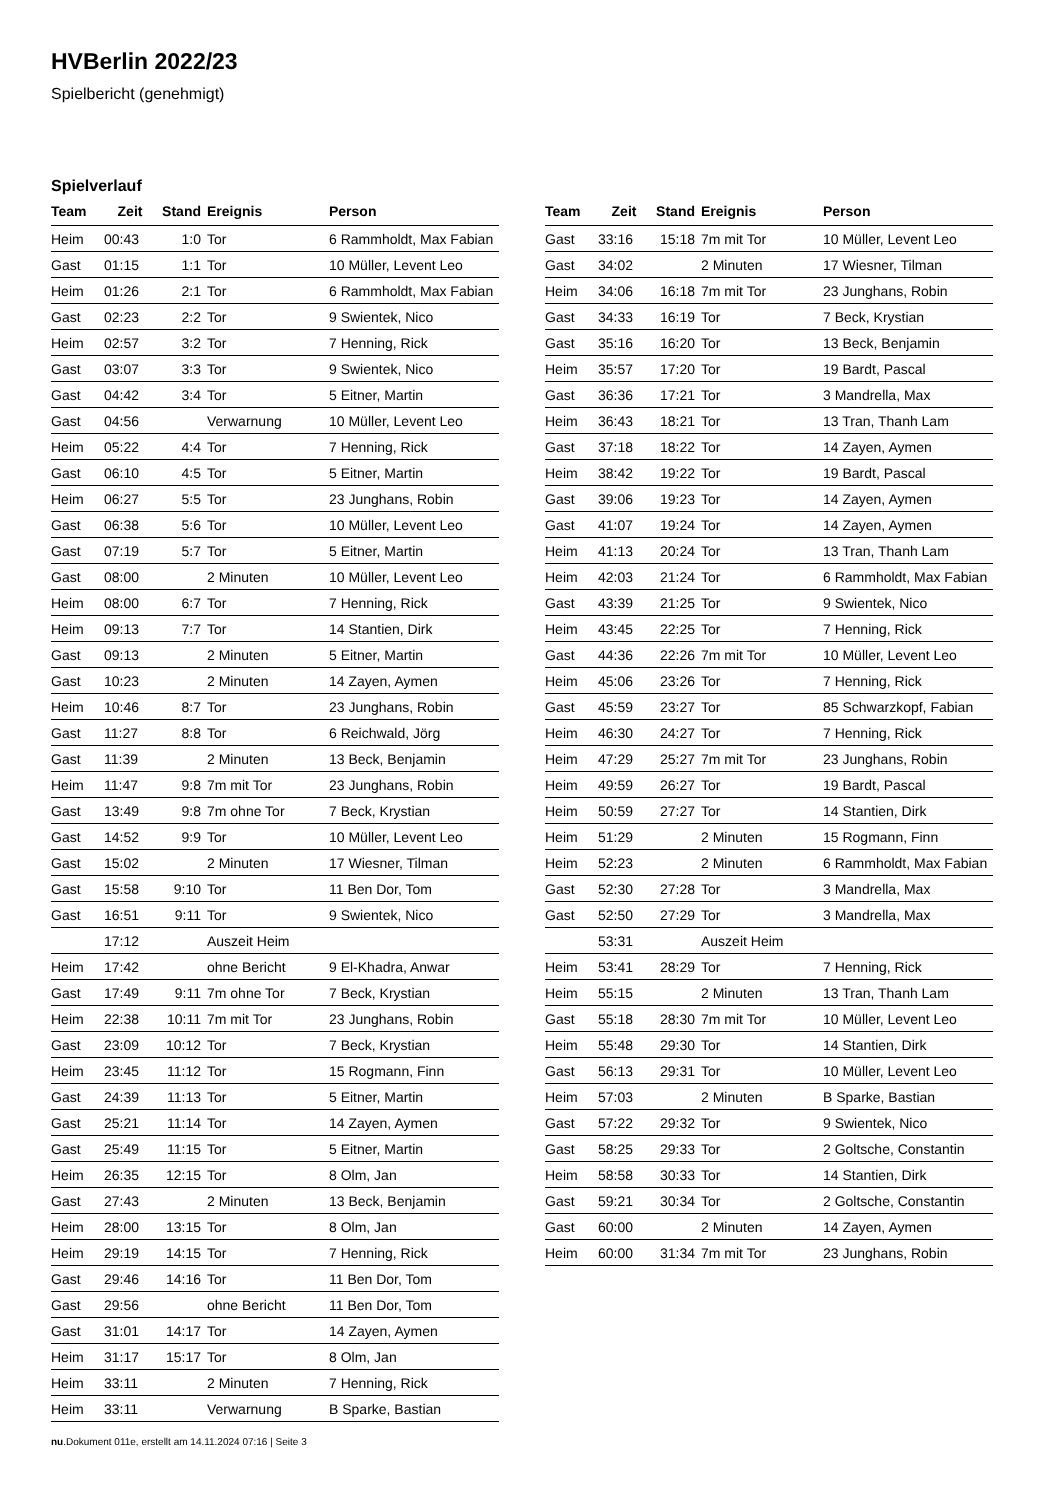HVBerlin 2022/23
Spielbericht (genehmigt)
Spielverlauf
| Team | Zeit | Stand | Ereignis | Person |
| --- | --- | --- | --- | --- |
| Heim | 00:43 | 1:0 | Tor | 6 Rammholdt, Max Fabian |
| Gast | 01:15 | 1:1 | Tor | 10 Müller, Levent Leo |
| Heim | 01:26 | 2:1 | Tor | 6 Rammholdt, Max Fabian |
| Gast | 02:23 | 2:2 | Tor | 9 Swientek, Nico |
| Heim | 02:57 | 3:2 | Tor | 7 Henning, Rick |
| Gast | 03:07 | 3:3 | Tor | 9 Swientek, Nico |
| Gast | 04:42 | 3:4 | Tor | 5 Eitner, Martin |
| Gast | 04:56 | | Verwarnung | 10 Müller, Levent Leo |
| Heim | 05:22 | 4:4 | Tor | 7 Henning, Rick |
| Gast | 06:10 | 4:5 | Tor | 5 Eitner, Martin |
| Heim | 06:27 | 5:5 | Tor | 23 Junghans, Robin |
| Gast | 06:38 | 5:6 | Tor | 10 Müller, Levent Leo |
| Gast | 07:19 | 5:7 | Tor | 5 Eitner, Martin |
| Gast | 08:00 | | 2 Minuten | 10 Müller, Levent Leo |
| Heim | 08:00 | 6:7 | Tor | 7 Henning, Rick |
| Heim | 09:13 | 7:7 | Tor | 14 Stantien, Dirk |
| Gast | 09:13 | | 2 Minuten | 5 Eitner, Martin |
| Gast | 10:23 | | 2 Minuten | 14 Zayen, Aymen |
| Heim | 10:46 | 8:7 | Tor | 23 Junghans, Robin |
| Gast | 11:27 | 8:8 | Tor | 6 Reichwald, Jörg |
| Gast | 11:39 | | 2 Minuten | 13 Beck, Benjamin |
| Heim | 11:47 | 9:8 | 7m mit Tor | 23 Junghans, Robin |
| Gast | 13:49 | 9:8 | 7m ohne Tor | 7 Beck, Krystian |
| Gast | 14:52 | 9:9 | Tor | 10 Müller, Levent Leo |
| Gast | 15:02 | | 2 Minuten | 17 Wiesner, Tilman |
| Gast | 15:58 | 9:10 | Tor | 11 Ben Dor, Tom |
| Gast | 16:51 | 9:11 | Tor | 9 Swientek, Nico |
| | 17:12 | | Auszeit Heim | |
| Heim | 17:42 | | ohne Bericht | 9 El-Khadra, Anwar |
| Gast | 17:49 | 9:11 | 7m ohne Tor | 7 Beck, Krystian |
| Heim | 22:38 | 10:11 | 7m mit Tor | 23 Junghans, Robin |
| Gast | 23:09 | 10:12 | Tor | 7 Beck, Krystian |
| Heim | 23:45 | 11:12 | Tor | 15 Rogmann, Finn |
| Gast | 24:39 | 11:13 | Tor | 5 Eitner, Martin |
| Gast | 25:21 | 11:14 | Tor | 14 Zayen, Aymen |
| Gast | 25:49 | 11:15 | Tor | 5 Eitner, Martin |
| Heim | 26:35 | 12:15 | Tor | 8 Olm, Jan |
| Gast | 27:43 | | 2 Minuten | 13 Beck, Benjamin |
| Heim | 28:00 | 13:15 | Tor | 8 Olm, Jan |
| Heim | 29:19 | 14:15 | Tor | 7 Henning, Rick |
| Gast | 29:46 | 14:16 | Tor | 11 Ben Dor, Tom |
| Gast | 29:56 | | ohne Bericht | 11 Ben Dor, Tom |
| Gast | 31:01 | 14:17 | Tor | 14 Zayen, Aymen |
| Heim | 31:17 | 15:17 | Tor | 8 Olm, Jan |
| Heim | 33:11 | | 2 Minuten | 7 Henning, Rick |
| Heim | 33:11 | | Verwarnung | B Sparke, Bastian |
| Team | Zeit | Stand | Ereignis | Person |
| --- | --- | --- | --- | --- |
| Gast | 33:16 | 15:18 | 7m mit Tor | 10 Müller, Levent Leo |
| Gast | 34:02 | | 2 Minuten | 17 Wiesner, Tilman |
| Heim | 34:06 | 16:18 | 7m mit Tor | 23 Junghans, Robin |
| Gast | 34:33 | 16:19 | Tor | 7 Beck, Krystian |
| Gast | 35:16 | 16:20 | Tor | 13 Beck, Benjamin |
| Heim | 35:57 | 17:20 | Tor | 19 Bardt, Pascal |
| Gast | 36:36 | 17:21 | Tor | 3 Mandrella, Max |
| Heim | 36:43 | 18:21 | Tor | 13 Tran, Thanh Lam |
| Gast | 37:18 | 18:22 | Tor | 14 Zayen, Aymen |
| Heim | 38:42 | 19:22 | Tor | 19 Bardt, Pascal |
| Gast | 39:06 | 19:23 | Tor | 14 Zayen, Aymen |
| Gast | 41:07 | 19:24 | Tor | 14 Zayen, Aymen |
| Heim | 41:13 | 20:24 | Tor | 13 Tran, Thanh Lam |
| Heim | 42:03 | 21:24 | Tor | 6 Rammholdt, Max Fabian |
| Gast | 43:39 | 21:25 | Tor | 9 Swientek, Nico |
| Heim | 43:45 | 22:25 | Tor | 7 Henning, Rick |
| Gast | 44:36 | 22:26 | 7m mit Tor | 10 Müller, Levent Leo |
| Heim | 45:06 | 23:26 | Tor | 7 Henning, Rick |
| Gast | 45:59 | 23:27 | Tor | 85 Schwarzkopf, Fabian |
| Heim | 46:30 | 24:27 | Tor | 7 Henning, Rick |
| Heim | 47:29 | 25:27 | 7m mit Tor | 23 Junghans, Robin |
| Heim | 49:59 | 26:27 | Tor | 19 Bardt, Pascal |
| Heim | 50:59 | 27:27 | Tor | 14 Stantien, Dirk |
| Heim | 51:29 | | 2 Minuten | 15 Rogmann, Finn |
| Heim | 52:23 | | 2 Minuten | 6 Rammholdt, Max Fabian |
| Gast | 52:30 | 27:28 | Tor | 3 Mandrella, Max |
| Gast | 52:50 | 27:29 | Tor | 3 Mandrella, Max |
| | 53:31 | | Auszeit Heim | |
| Heim | 53:41 | 28:29 | Tor | 7 Henning, Rick |
| Heim | 55:15 | | 2 Minuten | 13 Tran, Thanh Lam |
| Gast | 55:18 | 28:30 | 7m mit Tor | 10 Müller, Levent Leo |
| Heim | 55:48 | 29:30 | Tor | 14 Stantien, Dirk |
| Gast | 56:13 | 29:31 | Tor | 10 Müller, Levent Leo |
| Heim | 57:03 | | 2 Minuten | B Sparke, Bastian |
| Gast | 57:22 | 29:32 | Tor | 9 Swientek, Nico |
| Gast | 58:25 | 29:33 | Tor | 2 Goltsche, Constantin |
| Heim | 58:58 | 30:33 | Tor | 14 Stantien, Dirk |
| Gast | 59:21 | 30:34 | Tor | 2 Goltsche, Constantin |
| Gast | 60:00 | | 2 Minuten | 14 Zayen, Aymen |
| Heim | 60:00 | 31:34 | 7m mit Tor | 23 Junghans, Robin |
nu.Dokument 011e, erstellt am 14.11.2024 07:16 | Seite 3